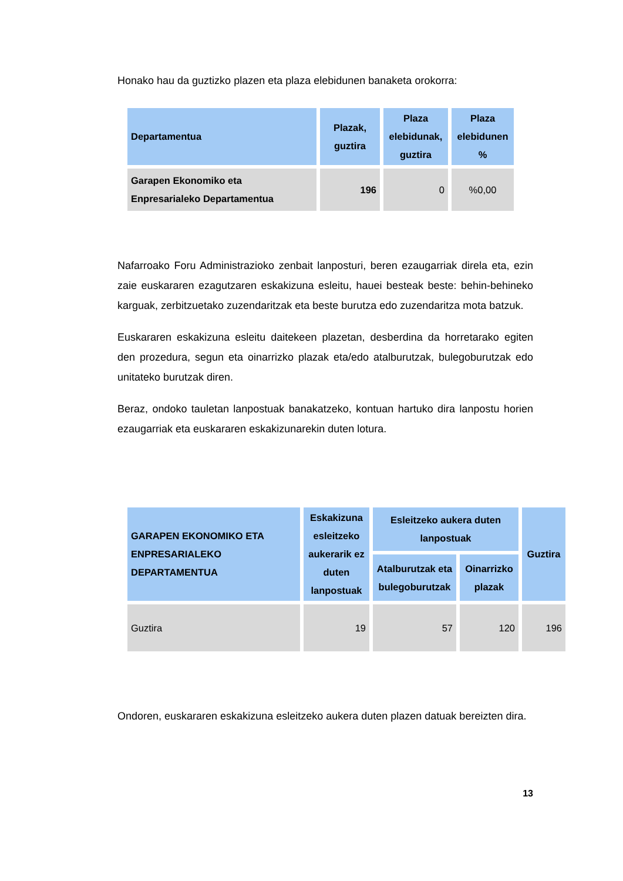Honako hau da guztizko plazen eta plaza elebidunen banaketa orokorra:
| Departamentua | Plazak, guztira | Plaza elebidunak, guztira | Plaza elebidunen % |
| --- | --- | --- | --- |
| Garapen Ekonomiko eta Enpresarialeko Departamentua | 196 | 0 | %0,00 |
Nafarroako Foru Administrazioko zenbait lanposturi, beren ezaugarriak direla eta, ezin zaie euskararen ezagutzaren eskakizuna esleitu, hauei besteak beste: behin-behineko karguak, zerbitzuetako zuzendaritzak eta beste burutza edo zuzendaritza mota batzuk.
Euskararen eskakizuna esleitu daitekeen plazetan, desberdina da horretarako egiten den prozedura, segun eta oinarrizko plazak eta/edo atalburutzak, bulegoburutzak edo unitateko burutzak diren.
Beraz, ondoko tauletan lanpostuak banakatzeko, kontuan hartuko dira lanpostu horien ezaugarriak eta euskararen eskakizunarekin duten lotura.
| GARAPEN EKONOMIKO ETA ENPRESARIALEKO DEPARTAMENTUA | Eskakizuna esleitzeko aukerarik ez duten lanpostuak | Esleitzeko aukera duten lanpostuak | | Guztira |
| --- | --- | --- | --- | --- |
| | | Atalburutzak eta bulegoburutzak | Oinarrizko plazak | |
| Guztira | 19 | 57 | 120 | 196 |
Ondoren, euskararen eskakizuna esleitzeko aukera duten plazen datuak bereizten dira.
13